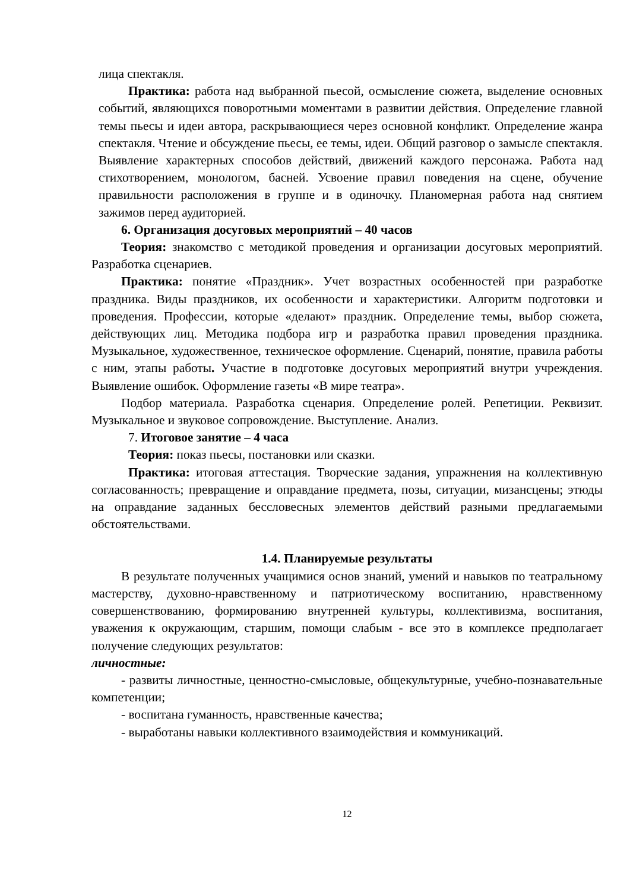лица спектакля.
Практика: работа над выбранной пьесой, осмысление сюжета, выделение основных событий, являющихся поворотными моментами в развитии действия. Определение главной темы пьесы и идеи автора, раскрывающиеся через основной конфликт. Определение жанра спектакля. Чтение и обсуждение пьесы, ее темы, идеи. Общий разговор о замысле спектакля. Выявление характерных способов действий, движений каждого персонажа. Работа над стихотворением, монологом, басней. Усвоение правил поведения на сцене, обучение правильности расположения в группе и в одиночку. Планомерная работа над снятием зажимов перед аудиторией.
6. Организация досуговых мероприятий – 40 часов
Теория: знакомство с методикой проведения и организации досуговых мероприятий. Разработка сценариев.
Практика: понятие «Праздник». Учет возрастных особенностей при разработке праздника. Виды праздников, их особенности и характеристики. Алгоритм подготовки и проведения. Профессии, которые «делают» праздник. Определение темы, выбор сюжета, действующих лиц. Методика подбора игр и разработка правил проведения праздника. Музыкальное, художественное, техническое оформление. Сценарий, понятие, правила работы с ним, этапы работы. Участие в подготовке досуговых мероприятий внутри учреждения. Выявление ошибок. Оформление газеты «В мире театра».
Подбор материала. Разработка сценария. Определение ролей. Репетиции. Реквизит. Музыкальное и звуковое сопровождение. Выступление. Анализ.
7. Итоговое занятие – 4 часа
Теория: показ пьесы, постановки или сказки.
Практика: итоговая аттестация. Творческие задания, упражнения на коллективную согласованность; превращение и оправдание предмета, позы, ситуации, мизансцены; этюды на оправдание заданных бессловесных элементов действий разными предлагаемыми обстоятельствами.
1.4. Планируемые результаты
В результате полученных учащимися основ знаний, умений и навыков по театральному мастерству, духовно-нравственному и патриотическому воспитанию, нравственному совершенствованию, формированию внутренней культуры, коллективизма, воспитания, уважения к окружающим, старшим, помощи слабым - все это в комплексе предполагает получение следующих результатов:
личностные:
- развиты личностные, ценностно-смысловые, общекультурные, учебно-познавательные компетенции;
- воспитана гуманность, нравственные качества;
- выработаны навыки коллективного взаимодействия и коммуникаций.
12